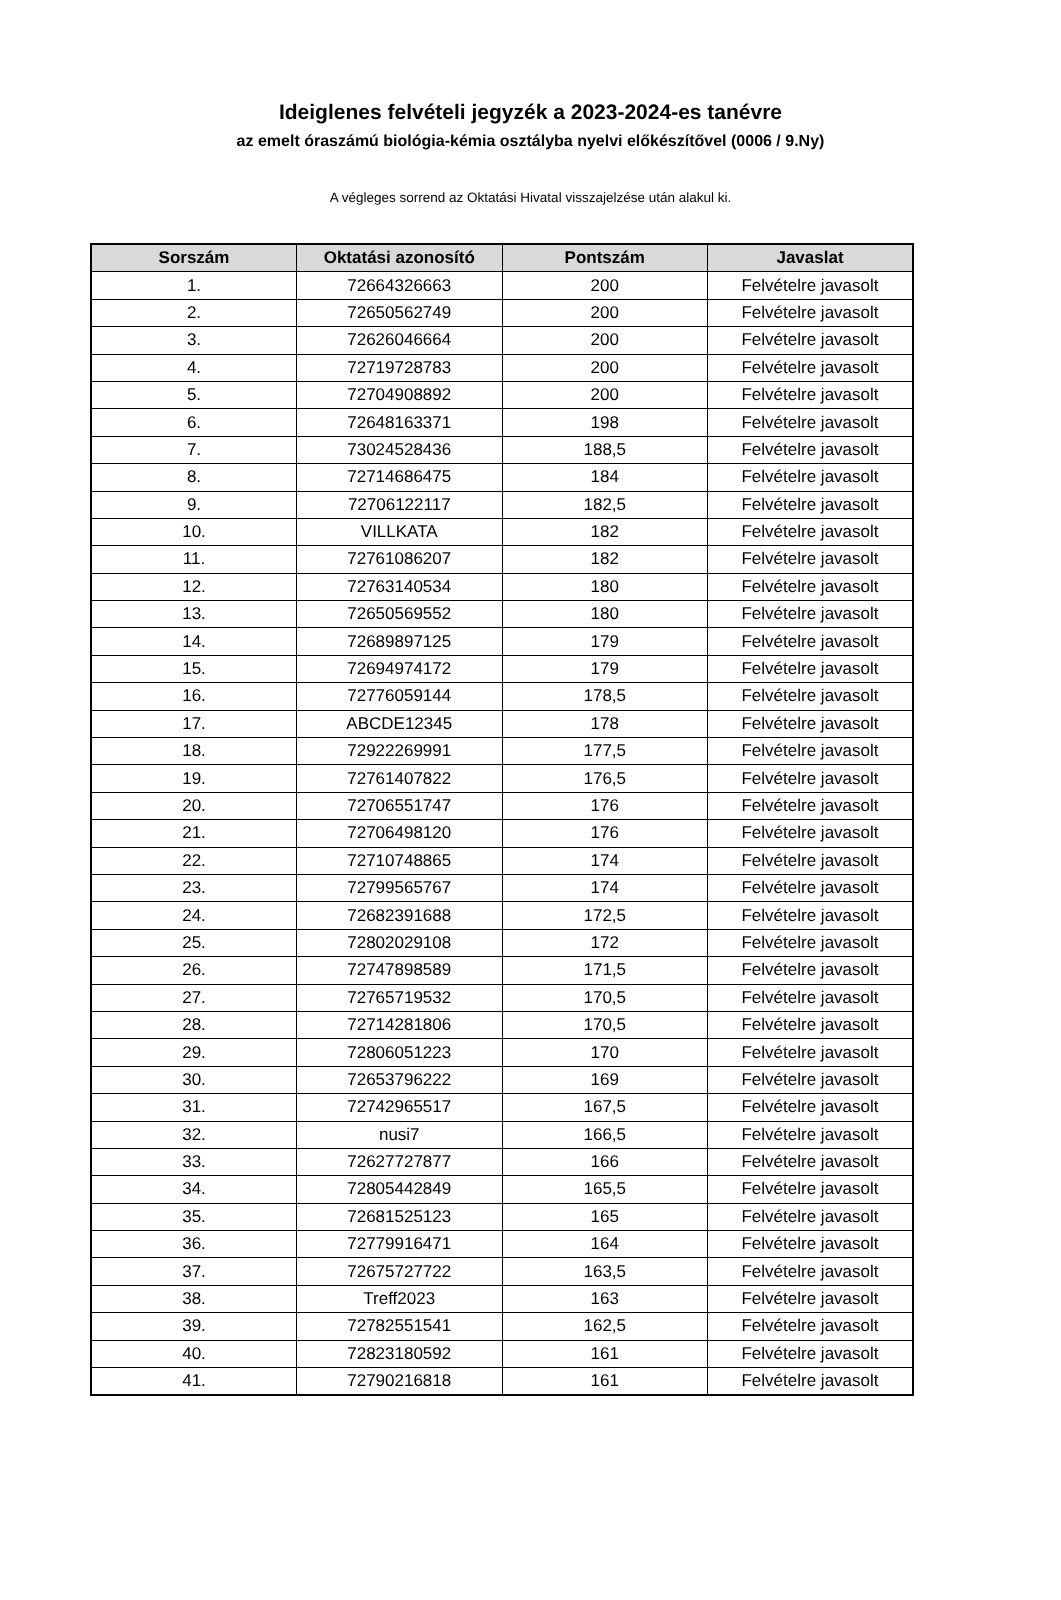Ideiglenes felvételi jegyzék a 2023-2024-es tanévre
az emelt óraszámú biológia-kémia osztályba nyelvi előkészítővel (0006 / 9.Ny)
A végleges sorrend az Oktatási Hivatal visszajelzése után alakul ki.
| Sorszám | Oktatási azonosító | Pontszám | Javaslat |
| --- | --- | --- | --- |
| 1. | 72664326663 | 200 | Felvételre javasolt |
| 2. | 72650562749 | 200 | Felvételre javasolt |
| 3. | 72626046664 | 200 | Felvételre javasolt |
| 4. | 72719728783 | 200 | Felvételre javasolt |
| 5. | 72704908892 | 200 | Felvételre javasolt |
| 6. | 72648163371 | 198 | Felvételre javasolt |
| 7. | 73024528436 | 188,5 | Felvételre javasolt |
| 8. | 72714686475 | 184 | Felvételre javasolt |
| 9. | 72706122117 | 182,5 | Felvételre javasolt |
| 10. | VILLKATA | 182 | Felvételre javasolt |
| 11. | 72761086207 | 182 | Felvételre javasolt |
| 12. | 72763140534 | 180 | Felvételre javasolt |
| 13. | 72650569552 | 180 | Felvételre javasolt |
| 14. | 72689897125 | 179 | Felvételre javasolt |
| 15. | 72694974172 | 179 | Felvételre javasolt |
| 16. | 72776059144 | 178,5 | Felvételre javasolt |
| 17. | ABCDE12345 | 178 | Felvételre javasolt |
| 18. | 72922269991 | 177,5 | Felvételre javasolt |
| 19. | 72761407822 | 176,5 | Felvételre javasolt |
| 20. | 72706551747 | 176 | Felvételre javasolt |
| 21. | 72706498120 | 176 | Felvételre javasolt |
| 22. | 72710748865 | 174 | Felvételre javasolt |
| 23. | 72799565767 | 174 | Felvételre javasolt |
| 24. | 72682391688 | 172,5 | Felvételre javasolt |
| 25. | 72802029108 | 172 | Felvételre javasolt |
| 26. | 72747898589 | 171,5 | Felvételre javasolt |
| 27. | 72765719532 | 170,5 | Felvételre javasolt |
| 28. | 72714281806 | 170,5 | Felvételre javasolt |
| 29. | 72806051223 | 170 | Felvételre javasolt |
| 30. | 72653796222 | 169 | Felvételre javasolt |
| 31. | 72742965517 | 167,5 | Felvételre javasolt |
| 32. | nusi7 | 166,5 | Felvételre javasolt |
| 33. | 72627727877 | 166 | Felvételre javasolt |
| 34. | 72805442849 | 165,5 | Felvételre javasolt |
| 35. | 72681525123 | 165 | Felvételre javasolt |
| 36. | 72779916471 | 164 | Felvételre javasolt |
| 37. | 72675727722 | 163,5 | Felvételre javasolt |
| 38. | Treff2023 | 163 | Felvételre javasolt |
| 39. | 72782551541 | 162,5 | Felvételre javasolt |
| 40. | 72823180592 | 161 | Felvételre javasolt |
| 41. | 72790216818 | 161 | Felvételre javasolt |